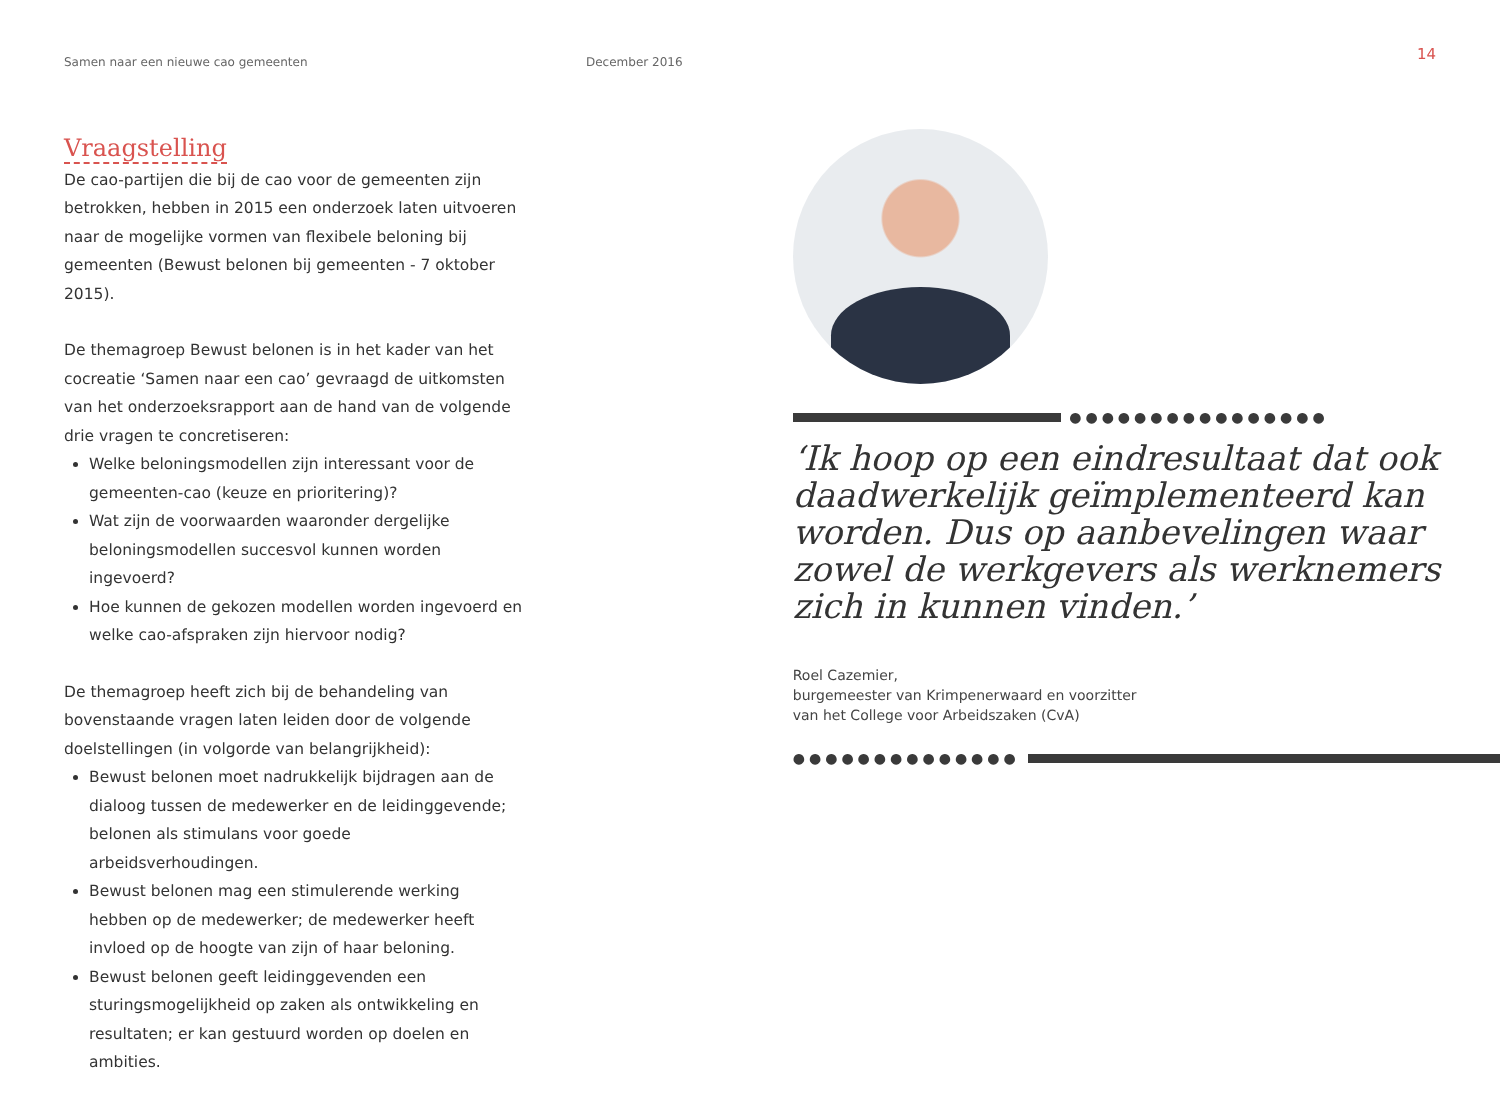Samen naar een nieuwe cao gemeenten December 2016 14
Vraagstelling
De cao-partijen die bij de cao voor de gemeenten zijn betrokken, hebben in 2015 een onderzoek laten uitvoeren naar de mogelijke vormen van flexibele beloning bij gemeenten (Bewust belonen bij gemeenten - 7 oktober 2015).
De themagroep Bewust belonen is in het kader van het cocreatie ‘Samen naar een cao’ gevraagd de uitkomsten van het onderzoeksrapport aan de hand van de volgende drie vragen te concretiseren:
Welke beloningsmodellen zijn interessant voor de gemeenten-cao (keuze en prioritering)?
Wat zijn de voorwaarden waaronder dergelijke beloningsmodellen succesvol kunnen worden ingevoerd?
Hoe kunnen de gekozen modellen worden ingevoerd en welke cao-afspraken zijn hiervoor nodig?
De themagroep heeft zich bij de behandeling van bovenstaande vragen laten leiden door de volgende doelstellingen (in volgorde van belangrijkheid):
Bewust belonen moet nadrukkelijk bijdragen aan de dialoog tussen de medewerker en de leidinggevende; belonen als stimulans voor goede arbeidsverhoudingen.
Bewust belonen mag een stimulerende werking hebben op de medewerker; de medewerker heeft invloed op de hoogte van zijn of haar beloning.
Bewust belonen geeft leidinggevenden een sturingsmogelijkheid op zaken als ontwikkeling en resultaten; er kan gestuurd worden op doelen en ambities.
●●●●●●●●●●●●●●●●
‘Ik hoop op een eindresultaat dat ook daadwerkelijk geïmplementeerd kan worden. Dus op aanbevelingen waar zowel de werkgevers als werknemers zich in kunnen vinden.’
Roel Cazemier,
burgemeester van Krimpenerwaard en voorzitter
van het College voor Arbeidszaken (CvA)
●●●●●●●●●●●●●●